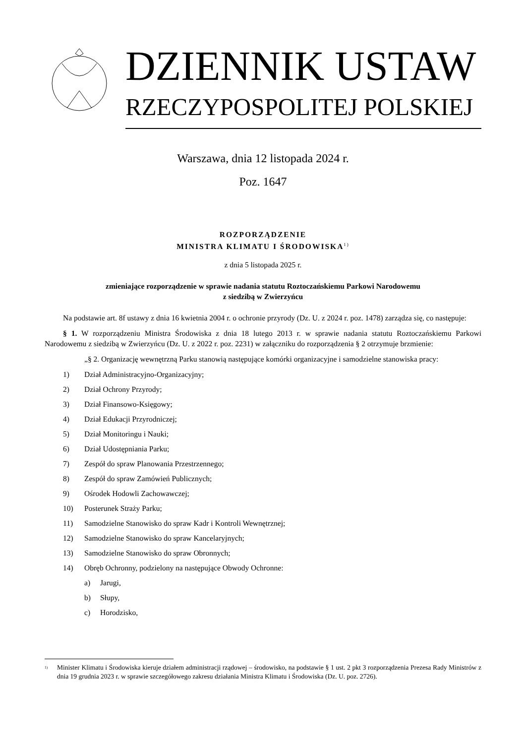DZIENNIK USTAW
RZECZYPOSPOLITEJ POLSKIEJ
Warszawa, dnia 12 listopada 2024 r.
Poz. 1647
ROZPORZĄDZENIE
MINISTRA KLIMATU I ŚRODOWISKA<sup>1)</sup>
z dnia 5 listopada 2025 r.
zmieniające rozporządzenie w sprawie nadania statutu Roztoczańskiemu Parkowi Narodowemu
z siedzibą w Zwierzyńcu
Na podstawie art. 8f ustawy z dnia 16 kwietnia 2004 r. o ochronie przyrody (Dz. U. z 2024 r. poz. 1478) zarządza się, co następuje:
§ 1. W rozporządzeniu Ministra Środowiska z dnia 18 lutego 2013 r. w sprawie nadania statutu Roztoczańskiemu Parkowi Narodowemu z siedzibą w Zwierzyńcu (Dz. U. z 2022 r. poz. 2231) w załączniku do rozporządzenia § 2 otrzymuje brzmienie:
„§ 2. Organizację wewnętrzną Parku stanowią następujące komórki organizacyjne i samodzielne stanowiska pracy:
1) Dział Administracyjno-Organizacyjny;
2) Dział Ochrony Przyrody;
3) Dział Finansowo-Księgowy;
4) Dział Edukacji Przyrodniczej;
5) Dział Monitoringu i Nauki;
6) Dział Udostępniania Parku;
7) Zespół do spraw Planowania Przestrzennego;
8) Zespół do spraw Zamówień Publicznych;
9) Ośrodek Hodowli Zachowawczej;
10) Posterunek Straży Parku;
11) Samodzielne Stanowisko do spraw Kadr i Kontroli Wewnętrznej;
12) Samodzielne Stanowisko do spraw Kancelaryjnych;
13) Samodzielne Stanowisko do spraw Obronnych;
14) Obręb Ochronny, podzielony na następujące Obwody Ochronne:
a) Jarugi,
b) Słupy,
c) Horodzisko,
<sup>1)</sup> Minister Klimatu i Środowiska kieruje działem administracji rządowej – środowisko, na podstawie § 1 ust. 2 pkt 3 rozporządzenia Prezesa Rady Ministrów z dnia 19 grudnia 2023 r. w sprawie szczegółowego zakresu działania Ministra Klimatu i Środowiska (Dz. U. poz. 2726).